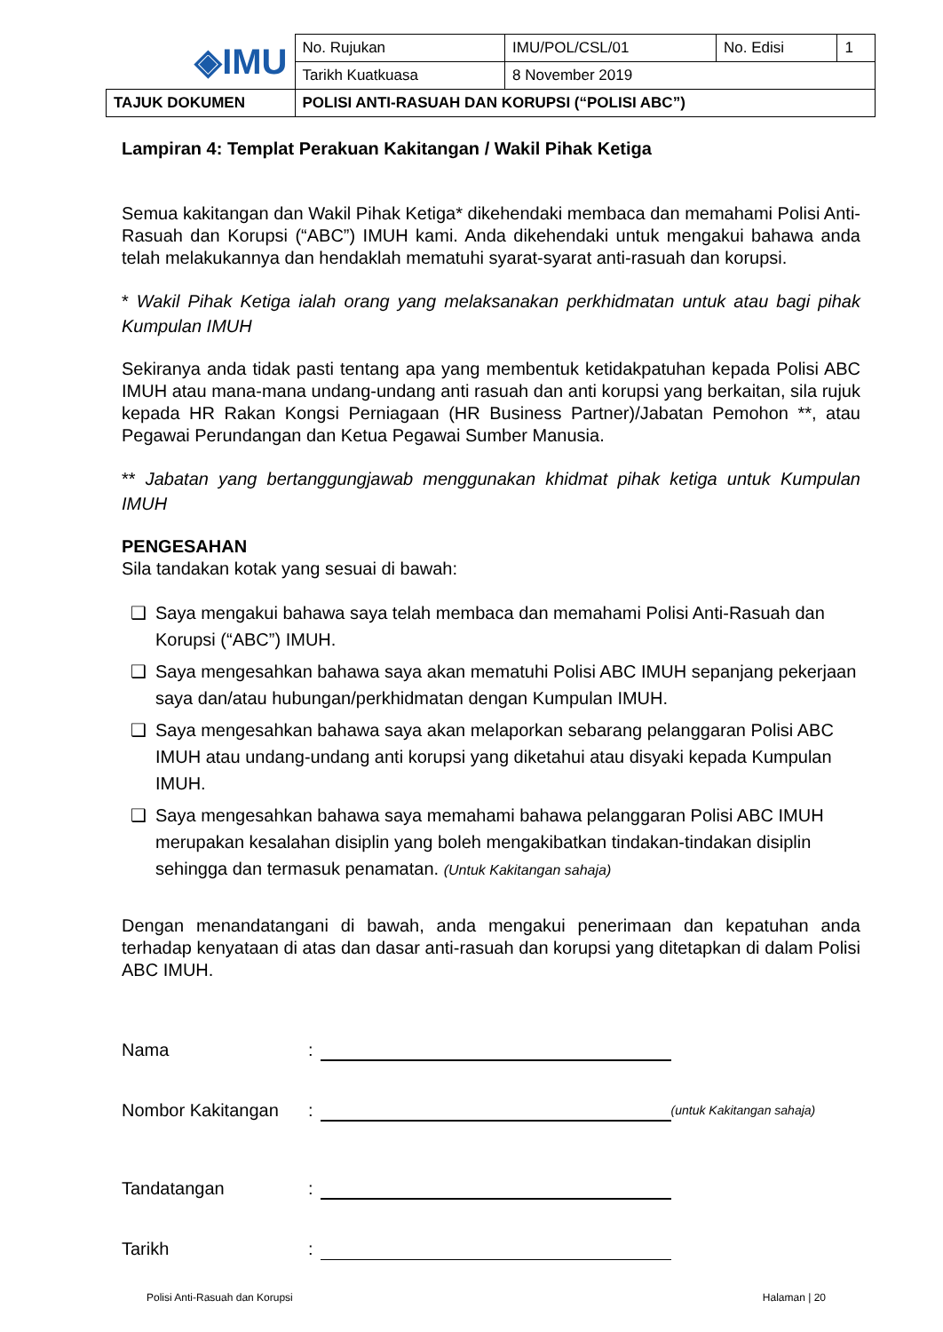| ◈IMU | No. Rujukan | IMU/POL/CSL/01 | No. Edisi | 1 |
| | Tarikh Kuatkuasa | 8 November 2019 | | |
| TAJUK DOKUMEN | POLISI ANTI-RASUAH DAN KORUPSI (“POLISI ABC”) | | | |
Lampiran 4: Templat Perakuan Kakitangan / Wakil Pihak Ketiga
Semua kakitangan dan Wakil Pihak Ketiga* dikehendaki membaca dan memahami Polisi Anti-Rasuah dan Korupsi (“ABC”) IMUH kami. Anda dikehendaki untuk mengakui bahawa anda telah melakukannya dan hendaklah mematuhi syarat-syarat anti-rasuah dan korupsi.
* Wakil Pihak Ketiga ialah orang yang melaksanakan perkhidmatan untuk atau bagi pihak Kumpulan IMUH
Sekiranya anda tidak pasti tentang apa yang membentuk ketidakpatuhan kepada Polisi ABC IMUH atau mana-mana undang-undang anti rasuah dan anti korupsi yang berkaitan, sila rujuk kepada HR Rakan Kongsi Perniagaan (HR Business Partner)/Jabatan Pemohon **, atau Pegawai Perundangan dan Ketua Pegawai Sumber Manusia.
** Jabatan yang bertanggungjawab menggunakan khidmat pihak ketiga untuk Kumpulan IMUH
PENGESAHAN
Sila tandakan kotak yang sesuai di bawah:
❑ Saya mengakui bahawa saya telah membaca dan memahami Polisi Anti-Rasuah dan Korupsi (“ABC”) IMUH.
❑ Saya mengesahkan bahawa saya akan mematuhi Polisi ABC IMUH sepanjang pekerjaan saya dan/atau hubungan/perkhidmatan dengan Kumpulan IMUH.
❑ Saya mengesahkan bahawa saya akan melaporkan sebarang pelanggaran Polisi ABC IMUH atau undang-undang anti korupsi yang diketahui atau disyaki kepada Kumpulan IMUH.
❑ Saya mengesahkan bahawa saya memahami bahawa pelanggaran Polisi ABC IMUH merupakan kesalahan disiplin yang boleh mengakibatkan tindakan-tindakan disiplin sehingga dan termasuk penamatan. (Untuk Kakitangan sahaja)
Dengan menandatangani di bawah, anda mengakui penerimaan dan kepatuhan anda terhadap kenyataan di atas dan dasar anti-rasuah dan korupsi yang ditetapkan di dalam Polisi ABC IMUH.
Nama:
Nombor Kakitangan: (untuk Kakitangan sahaja)
Tandatangan:
Tarikh:
Polisi Anti-Rasuah dan Korupsi Halaman | 20